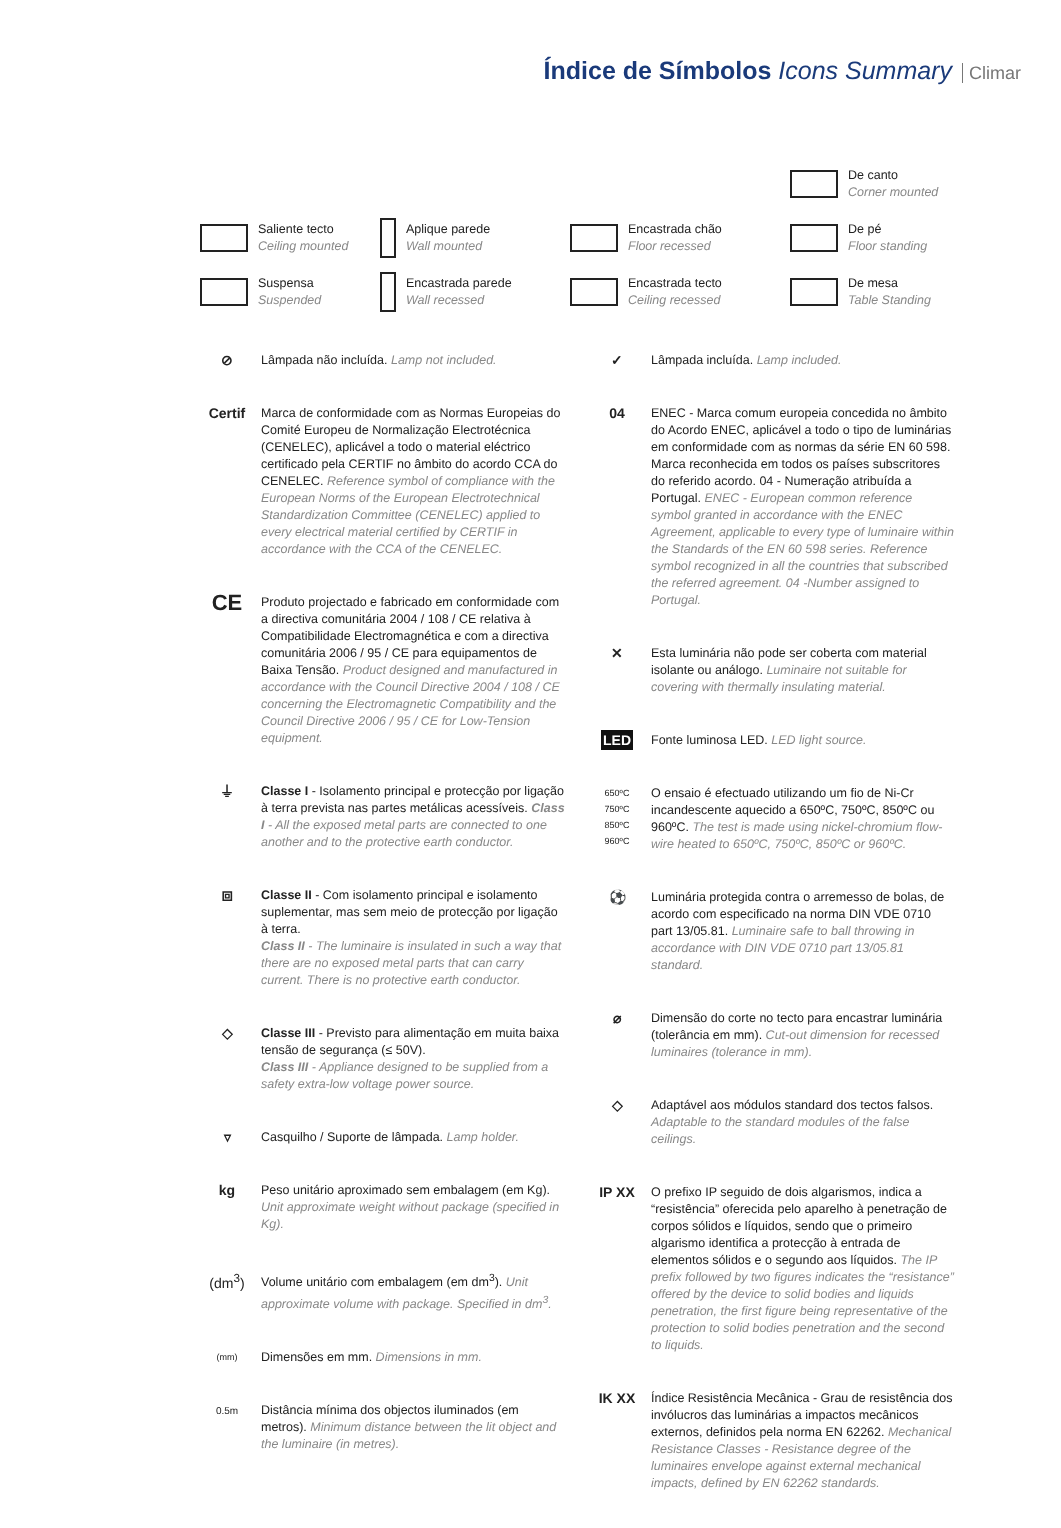Índice de Símbolos Icons Summary
Climar
De canto
Corner mounted
Saliente tecto
Ceiling mounted
Aplique parede
Wall mounted
Encastrada chão
Floor recessed
De pé
Floor standing
Suspensa
Suspended
Encastrada parede
Wall recessed
Encastrada tecto
Ceiling recessed
De mesa
Table Standing
⊘ Lâmpada não incluída. Lamp not included.
Certif
Marca de conformidade com as Normas Europeias do Comité Europeu de Normalização Electrotécnica (CENELEC), aplicável a todo o material eléctrico certificado pela CERTIF no âmbito do acordo CCA do CENELEC. Reference symbol of compliance with the European Norms of the European Electrotechnical Standardization Committee (CENELEC) applied to every electrical material certified by CERTIF in accordance with the CCA of the CENELEC.
CE
Produto projectado e fabricado em conformidade com a directiva comunitária 2004 / 108 / CE relativa à Compatibilidade Electromagnética e com a directiva comunitária 2006 / 95 / CE para equipamentos de Baixa Tensão. Product designed and manufactured in accordance with the Council Directive 2004 / 108 / CE concerning the Electromagnetic Compatibility and the Council Directive 2006 / 95 / CE for Low-Tension equipment.
⏚ Classe I - Isolamento principal e protecção por ligação à terra prevista nas partes metálicas acessíveis. Class I - All the exposed metal parts are connected to one another and to the protective earth conductor.
⧈ Classe II - Com isolamento principal e isolamento suplementar, mas sem meio de protecção por ligação à terra.
Class II - The luminaire is insulated in such a way that there are no exposed metal parts that can carry current. There is no protective earth conductor.
◇ Classe III - Previsto para alimentação em muita baixa tensão de segurança (≤ 50V).
Class III - Appliance designed to be supplied from a safety extra-low voltage power source.
▿ Casquilho / Suporte de lâmpada. Lamp holder.
kg Peso unitário aproximado sem embalagem (em Kg). Unit approximate weight without package (specified in Kg).
(dm<sup>3</sup>) Volume unitário com embalagem (em dm<sup>3</sup>). Unit approximate volume with package. Specified in dm<sup>3</sup>.
(mm)
Dimensões em mm. Dimensions in mm.
0.5m
Distância mínima dos objectos iluminados (em metros). Minimum distance between the lit object and the luminaire (in metres).
✓ Lâmpada incluída. Lamp included.
04 ENEC - Marca comum europeia concedida no âmbito do Acordo ENEC, aplicável a todo o tipo de luminárias em conformidade com as normas da série EN 60 598. Marca reconhecida em todos os países subscritores do referido acordo. 04 - Numeração atribuída a Portugal. ENEC - European common reference symbol granted in accordance with the ENEC Agreement, applicable to every type of luminaire within the Standards of the EN 60 598 series. Reference symbol recognized in all the countries that subscribed the referred agreement. 04 -Number assigned to Portugal.
✕ Esta luminária não pode ser coberta com material isolante ou análogo. Luminaire not suitable for covering with thermally insulating material.
LED Fonte luminosa LED. LED light source.
650ºC
750ºC
850ºC
960ºC
O ensaio é efectuado utilizando um fio de Ni-Cr incandescente aquecido a 650ºC, 750ºC, 850ºC ou 960ºC. The test is made using nickel-chromium flow-wire heated to 650ºC, 750ºC, 850ºC or 960ºC.
⚽ Luminária protegida contra o arremesso de bolas, de acordo com especificado na norma DIN VDE 0710 part 13/05.81. Luminaire safe to ball throwing in accordance with DIN VDE 0710 part 13/05.81 standard.
⌀ Dimensão do corte no tecto para encastrar luminária (tolerância em mm). Cut-out dimension for recessed luminaires (tolerance in mm).
◇ Adaptável aos módulos standard dos tectos falsos. Adaptable to the standard modules of the false ceilings.
IP XX O prefixo IP seguido de dois algarismos, indica a “resistência” oferecida pelo aparelho à penetração de corpos sólidos e líquidos, sendo que o primeiro algarismo identifica a protecção à entrada de elementos sólidos e o segundo aos líquidos. The IP prefix followed by two figures indicates the “resistance” offered by the device to solid bodies and liquids penetration, the first figure being representative of the protection to solid bodies penetration and the second to liquids.
IK XX Índice Resistência Mecânica - Grau de resistência dos invólucros das luminárias a impactos mecânicos externos, definidos pela norma EN 62262. Mechanical Resistance Classes - Resistance degree of the luminaires envelope against external mechanical impacts, defined by EN 62262 standards.